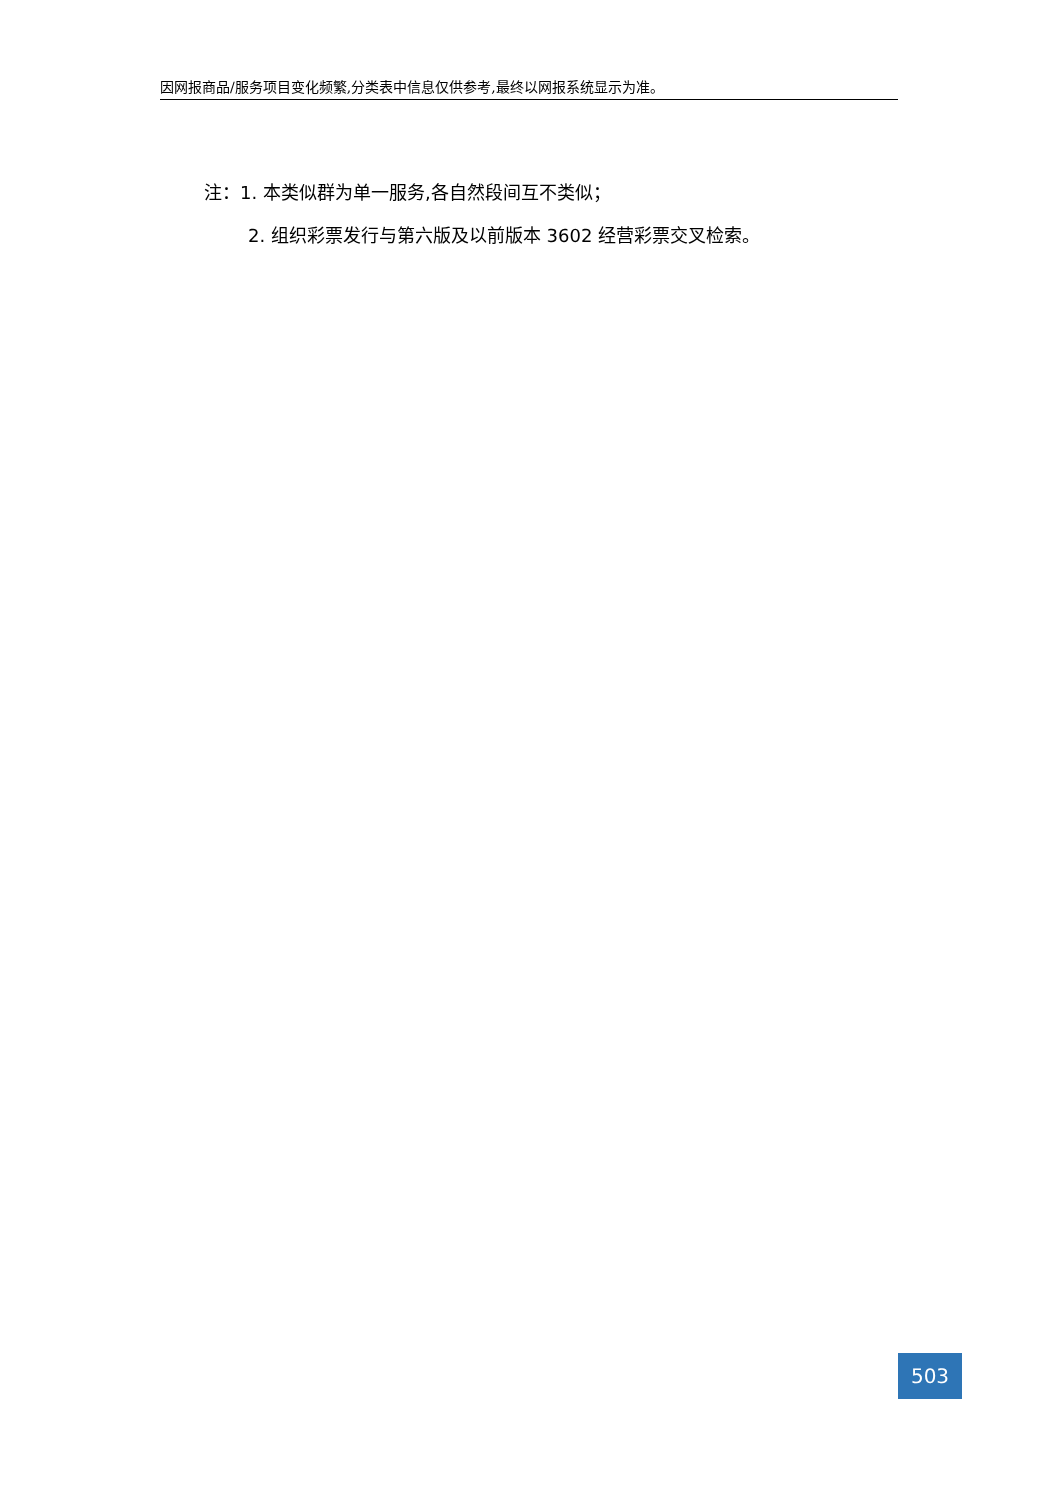因网报商品/服务项目变化频繁,分类表中信息仅供参考,最终以网报系统显示为准。
注：1. 本类似群为单一服务,各自然段间互不类似；
2. 组织彩票发行与第六版及以前版本 3602 经营彩票交叉检索。
503